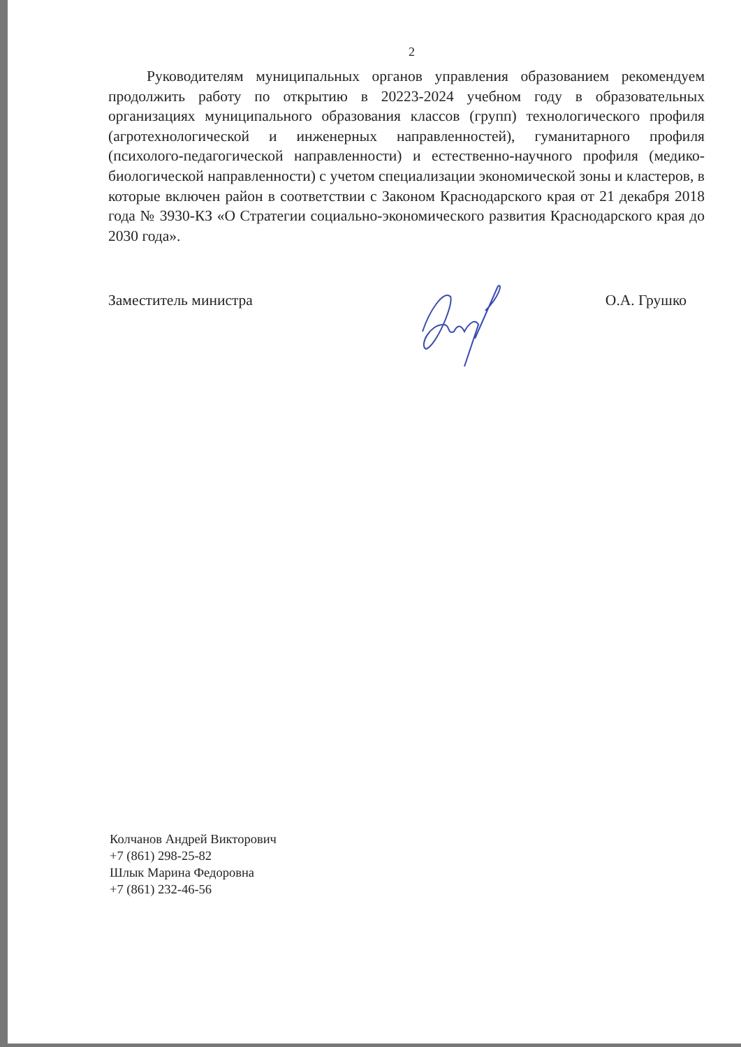2
Руководителям муниципальных органов управления образованием рекомендуем продолжить работу по открытию в 20223-2024 учебном году в образовательных организациях муниципального образования классов (групп) технологического профиля (агротехнологической и инженерных направленностей), гуманитарного профиля (психолого-педагогической направленности) и естественно-научного профиля (медико-биологической направленности) с учетом специализации экономической зоны и кластеров, в которые включен район в соответствии с Законом Краснодарского края от 21 декабря 2018 года № 3930-КЗ «О Стратегии социально-экономического развития Краснодарского края до 2030 года».
Заместитель министра О.А. Грушко
Колчанов Андрей Викторович
+7 (861) 298-25-82
Шлык Марина Федоровна
+7 (861) 232-46-56